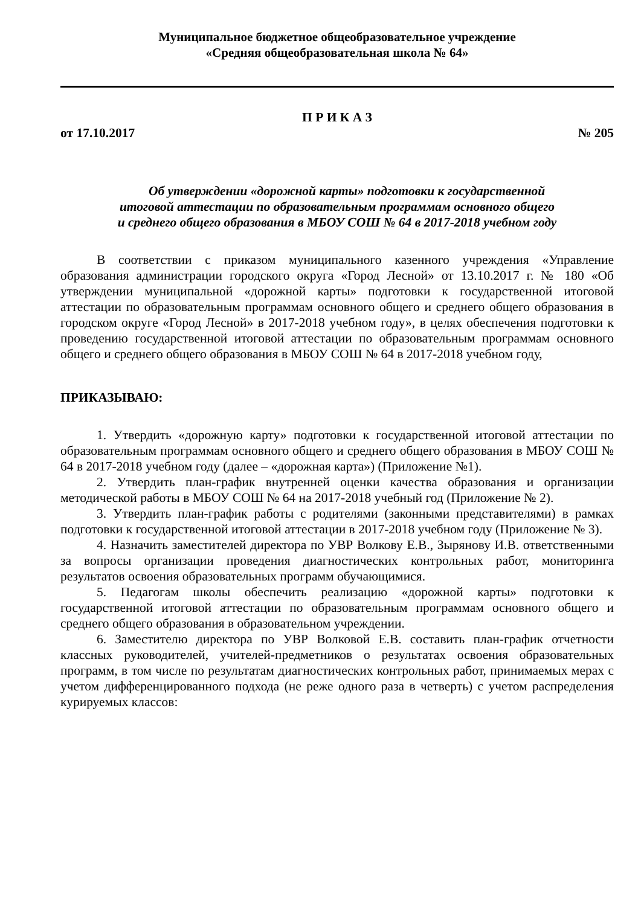Муниципальное бюджетное общеобразовательное учреждение
«Средняя общеобразовательная школа № 64»
П Р И К А З
от 17.10.2017 № 205
Об утверждении «дорожной карты» подготовки к государственной
итоговой аттестации по образовательным программам основного общего
и среднего общего образования в МБОУ СОШ № 64 в 2017-2018 учебном году
В соответствии с приказом муниципального казенного учреждения «Управление образования администрации городского округа «Город Лесной» от 13.10.2017 г. № 180 «Об утверждении муниципальной «дорожной карты» подготовки к государственной итоговой аттестации по образовательным программам основного общего и среднего общего образования в городском округе «Город Лесной» в 2017-2018 учебном году», в целях обеспечения подготовки к проведению государственной итоговой аттестации по образовательным программам основного общего и среднего общего образования в МБОУ СОШ № 64 в 2017-2018 учебном году,
ПРИКАЗЫВАЮ:
1. Утвердить «дорожную карту» подготовки к государственной итоговой аттестации по образовательным программам основного общего и среднего общего образования в МБОУ СОШ № 64 в 2017-2018 учебном году (далее – «дорожная карта») (Приложение №1).
2. Утвердить план-график внутренней оценки качества образования и организации методической работы в МБОУ СОШ № 64 на 2017-2018 учебный год (Приложение № 2).
3. Утвердить план-график работы с родителями (законными представителями) в рамках подготовки к государственной итоговой аттестации в 2017-2018 учебном году (Приложение № 3).
4. Назначить заместителей директора по УВР Волкову Е.В., Зырянову И.В. ответственными за вопросы организации проведения диагностических контрольных работ, мониторинга результатов освоения образовательных программ обучающимися.
5. Педагогам школы обеспечить реализацию «дорожной карты» подготовки к государственной итоговой аттестации по образовательным программам основного общего и среднего общего образования в образовательном учреждении.
6. Заместителю директора по УВР Волковой Е.В. составить план-график отчетности классных руководителей, учителей-предметников о результатах освоения образовательных программ, в том числе по результатам диагностических контрольных работ, принимаемых мерах с учетом дифференцированного подхода (не реже одного раза в четверть) с учетом распределения курируемых классов: